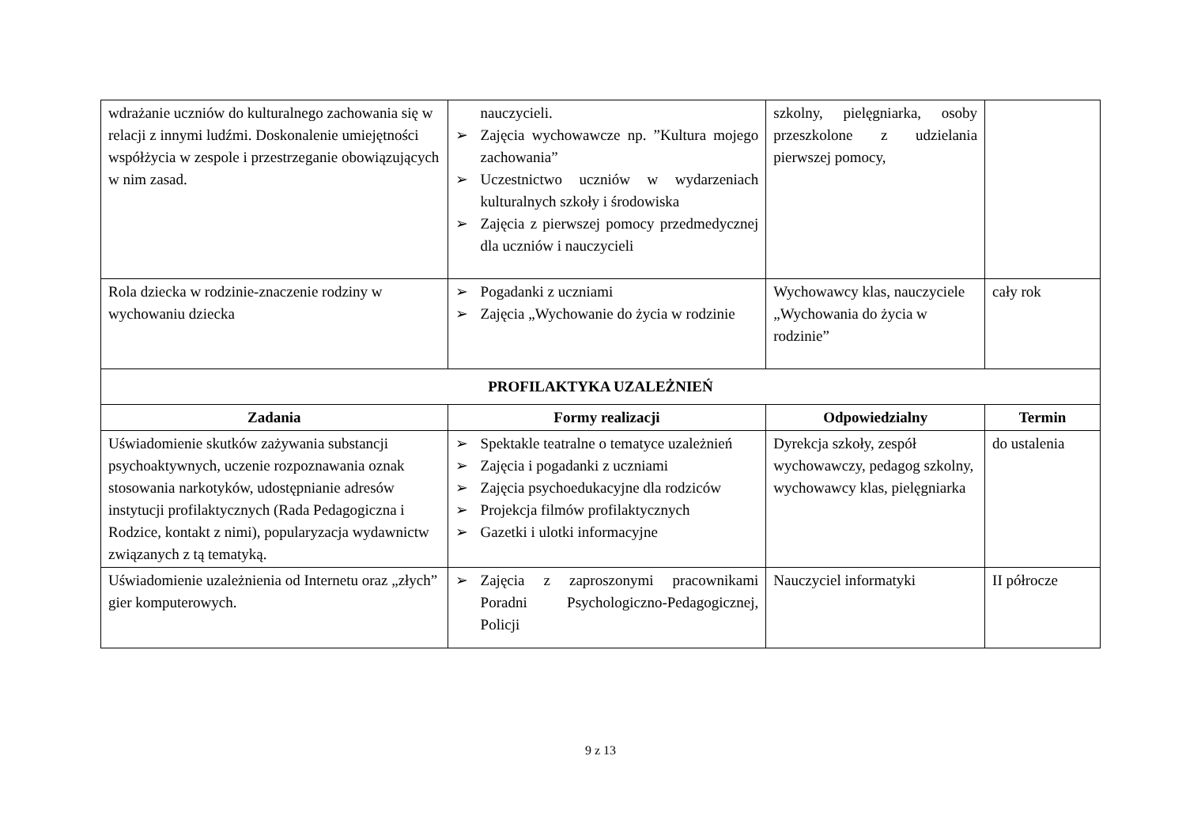| wdrażanie uczniów do kulturalnego zachowania się w relacji z innymi ludźmi. Doskonalenie umiejętności współżycia w zespole i przestrzeganie obowiązujących w nim zasad. | nauczycieli. ➢ Zajęcia wychowawcze np. ”Kultura mojego zachowania” ➢ Uczestnictwo uczniów w wydarzeniach kulturalnych szkoły i środowiska ➢ Zajęcia z pierwszej pomocy przedmedycznej dla uczniów i nauczycieli | szkolny, pielęgniarka, osoby przeszkolone z udzielania pierwszej pomocy, | |
| Rola dziecka w rodzinie-znaczenie rodziny w wychowaniu dziecka | ➢ Pogadanki z uczniami ➢ Zajęcia „Wychowanie do życia w rodzinie | Wychowawcy klas, nauczyciele „Wychowania do życia w rodzinie” | cały rok |
| PROFILAKTYKA UZALEŻNIEŃ | | | |
| Zadania | Formy realizacji | Odpowiedzialny | Termin |
| Uświadomienie skutków zażywania substancji psychoaktywnych, uczenie rozpoznawania oznak stosowania narkotyków, udostępnianie adresów instytucji profilaktycznych (Rada Pedagogiczna i Rodzice, kontakt z nimi), popularyzacja wydawnictw związanych z tą tematyką. | ➢ Spektakle teatralne o tematyce uzależnień ➢ Zajęcia i pogadanki z uczniami ➢ Zajęcia psychoedukacyjne dla rodziców ➢ Projekcja filmów profilaktycznych ➢ Gazetki i ulotki informacyjne | Dyrekcja szkoły, zespół wychowawczy, pedagog szkolny, wychowawcy klas, pielęgniarka | do ustalenia |
| Uświadomienie uzależnienia od Internetu oraz „złych” gier komputerowych. | ➢ Zajęcia z zaproszonymi pracownikami Poradni Psychologiczno-Pedagogicznej, Policji | Nauczyciel informatyki | II półrocze |
9 z 13